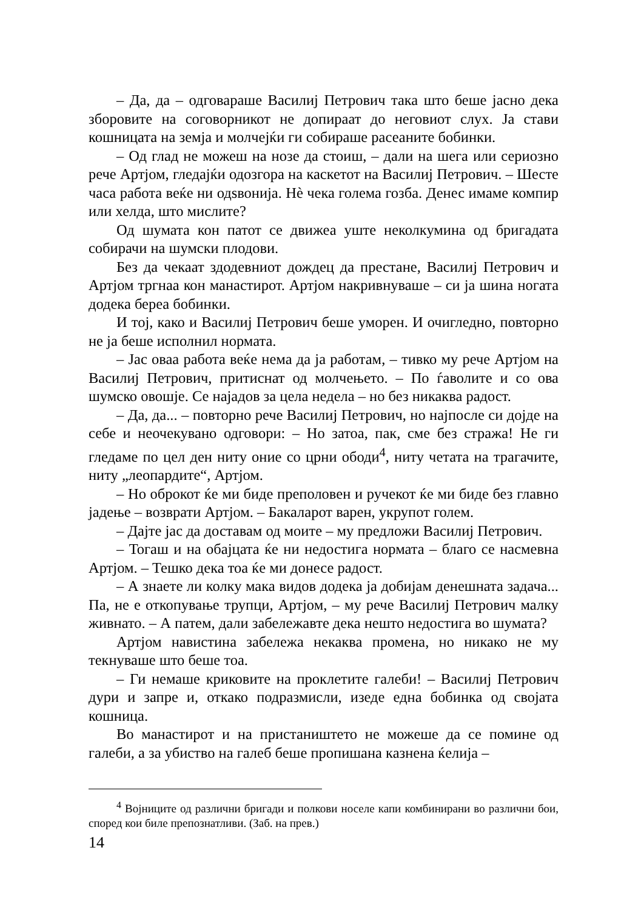– Да, да – одговараше Василиј Петрович така што беше јасно дека зборовите на соговорникот не допираат до неговиот слух. Ја стави кошницата на земја и молчејќи ги собираше расеаните бобинки.
– Од глад не можеш на нозе да стоиш, – дали на шега или сериозно рече Артјом, гледајќи одозгора на каскетот на Василиј Петрович. – Шесте часа работа веќе ни одѕвонија. Нè чека голема гозба. Денес имаме компир или хелда, што мислите?
Од шумата кон патот се движеа уште неколкумина од бригадата собирачи на шумски плодови.
Без да чекаат здодевниот дождец да престане, Василиј Петрович и Артјом тргнаа кон манастирот. Артјом накривнуваше – си ја шина ногата додека береа бобинки.
И тој, како и Василиј Петрович беше уморен. И очигледно, повторно не ја беше исполнил нормата.
– Јас оваа работа веќе нема да ја работам, – тивко му рече Артјом на Василиј Петрович, притиснат од молчењето. – По ѓаволите и со ова шумско овошје. Се најадов за цела недела – но без никаква радост.
– Да, да... – повторно рече Василиј Петрович, но најпосле си дојде на себе и неочекувано одговори: – Но затоа, пак, сме без стража! Не ги гледаме по цел ден ниту оние со црни ободи<sup>4</sup>, ниту четата на трагачите, ниту „леопардите“, Артјом.
– Но оброкот ќе ми биде преполовен и ручекот ќе ми биде без главно јадење – возврати Артјом. – Бакаларот варен, укрупот голем.
– Дајте јас да доставам од моите – му предложи Василиј Петрович.
– Тогаш и на обајцата ќе ни недостига нормата – благо се насмевна Артјом. – Тешко дека тоа ќе ми донесе радост.
– А знаете ли колку мака видов додека ја добијам денешната задача... Па, не е откопување трупци, Артјом, – му рече Василиј Петрович малку живнато. – А патем, дали забележавте дека нешто недостига во шумата?
Артјом навистина забележа некаква промена, но никако не му текнуваше што беше тоа.
– Ги немаше криковите на проклетите галеби! – Василиј Петрович дури и запре и, откако подразмисли, изеде една бобинка од својата кошница.
Во манастирот и на пристаништето не можеше да се помине од галеби, а за убиство на галеб беше пропишана казнена ќелија –
<sup>4</sup> Војниците од различни бригади и полкови носеле капи комбинирани во различни бои, според кои биле препознатливи. (Заб. на прев.)
14